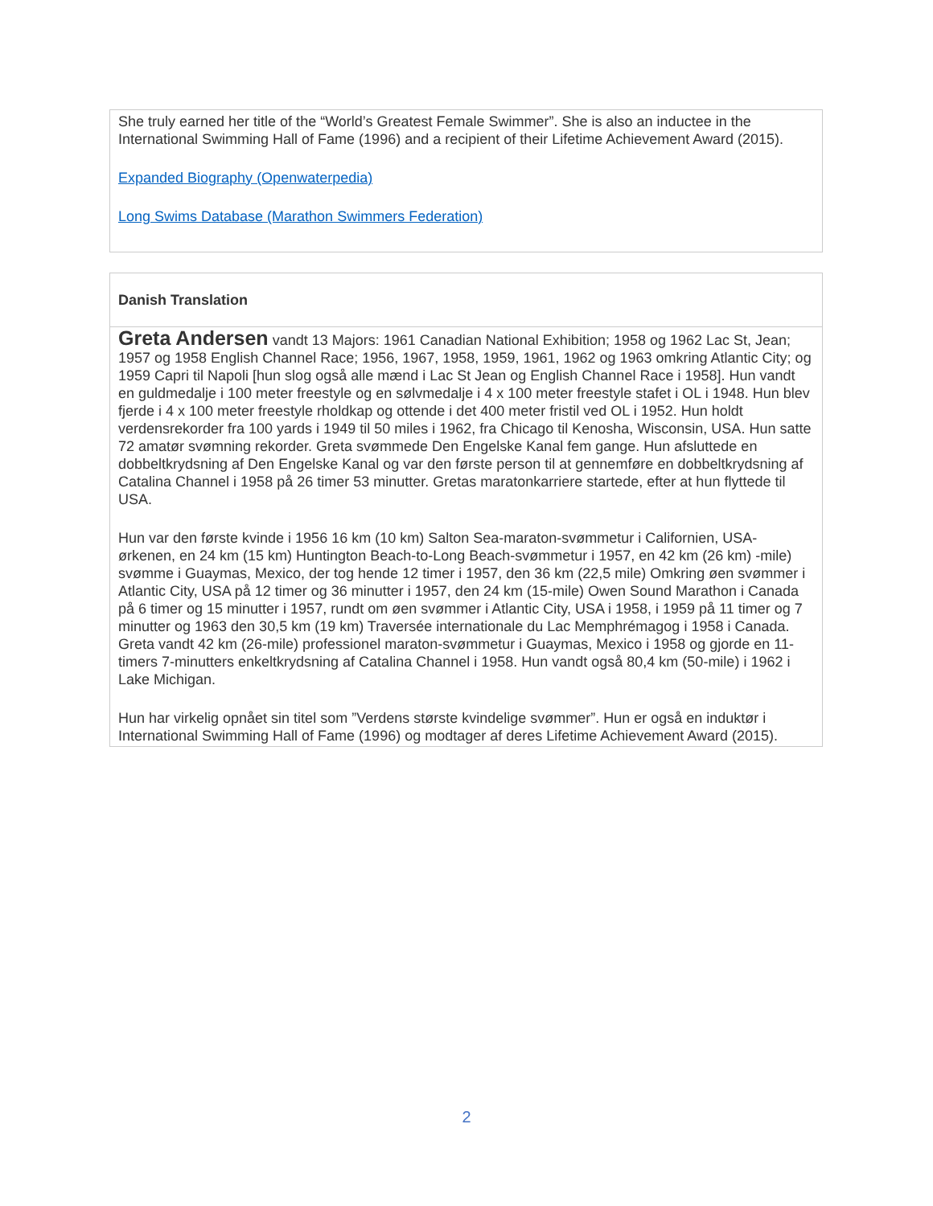She truly earned her title of the “World’s Greatest Female Swimmer”. She is also an inductee in the International Swimming Hall of Fame (1996) and a recipient of their Lifetime Achievement Award (2015).
Expanded Biography (Openwaterpedia)
Long Swims Database (Marathon Swimmers Federation)
Danish Translation
Greta Andersen vandt 13 Majors: 1961 Canadian National Exhibition; 1958 og 1962 Lac St, Jean; 1957 og 1958 English Channel Race; 1956, 1967, 1958, 1959, 1961, 1962 og 1963 omkring Atlantic City; og 1959 Capri til Napoli [hun slog også alle mænd i Lac St Jean og English Channel Race i 1958]. Hun vandt en guldmedalje i 100 meter freestyle og en sølvmedalje i 4 x 100 meter freestyle stafet i OL i 1948. Hun blev fjerde i 4 x 100 meter freestyle rholdkap og ottende i det 400 meter fristil ved OL i 1952. Hun holdt verdensrekorder fra 100 yards i 1949 til 50 miles i 1962, fra Chicago til Kenosha, Wisconsin, USA. Hun satte 72 amatør svømning rekorder. Greta svømmede Den Engelske Kanal fem gange. Hun afsluttede en dobbeltkrydsning af Den Engelske Kanal og var den første person til at gennemføre en dobbeltkrydsning af Catalina Channel i 1958 på 26 timer 53 minutter. Gretas maratonkarriere startede, efter at hun flyttede til USA.
Hun var den første kvinde i 1956 16 km (10 km) Salton Sea-maraton-svømmetur i Californien, USA-ørkenen, en 24 km (15 km) Huntington Beach-to-Long Beach-svømmetur i 1957, en 42 km (26 km) -mile) svømme i Guaymas, Mexico, der tog hende 12 timer i 1957, den 36 km (22,5 mile) Omkring øen svømmer i Atlantic City, USA på 12 timer og 36 minutter i 1957, den 24 km (15-mile) Owen Sound Marathon i Canada på 6 timer og 15 minutter i 1957, rundt om øen svømmer i Atlantic City, USA i 1958, i 1959 på 11 timer og 7 minutter og 1963 den 30,5 km (19 km) Traversée internationale du Lac Memphrémagog i 1958 i Canada. Greta vandt 42 km (26-mile) professionel maraton-svømmetur i Guaymas, Mexico i 1958 og gjorde en 11-timers 7-minutters enkeltkrydsning af Catalina Channel i 1958. Hun vandt også 80,4 km (50-mile) i 1962 i Lake Michigan.
Hun har virkelig opnået sin titel som ”Verdens største kvindelige svømmer”. Hun er også en induktør i International Swimming Hall of Fame (1996) og modtager af deres Lifetime Achievement Award (2015).
2